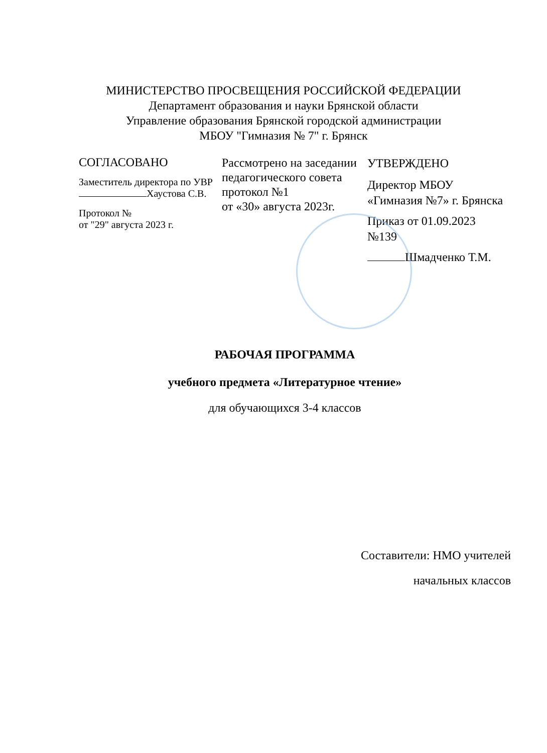МИНИСТЕРСТВО ПРОСВЕЩЕНИЯ РОССИЙСКОЙ ФЕДЕРАЦИИ
Департамент образования и науки Брянской области
Управление образования Брянской городской администрации
МБОУ "Гимназия № 7" г. Брянск
СОГЛАСОВАНО
Заместитель директора по УВР
Хаустова С.В.
Протокол №
от "29" августа 2023 г.
Рассмотрено на заседании педагогического совета протокол №1
от «30» августа 2023г.
УТВЕРЖДЕНО
Директор МБОУ «Гимназия №7» г. Брянска
Приказ от 01.09.2023 №139
Шмадченко Т.М.
РАБОЧАЯ ПРОГРАММА
учебного предмета «Литературное чтение»
для обучающихся 3-4 классов
Составители: НМО учителей
начальных классов